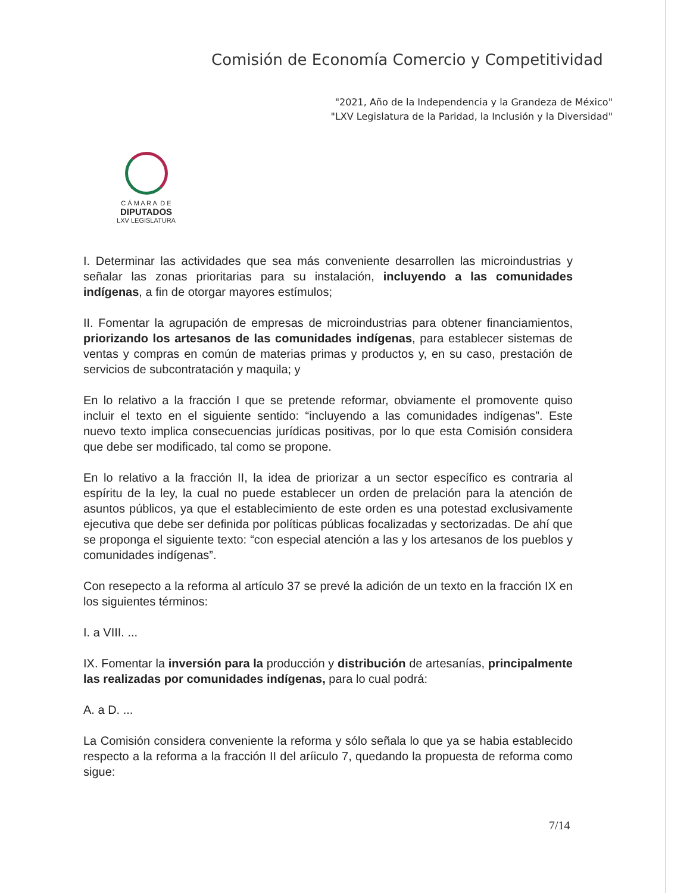Comisión de Economía Comercio y Competitividad
"2021, Año de la Independencia y la Grandeza de México"
"LXV Legislatura de la Paridad, la Inclusión y la Diversidad"
C Á M A R A D E
DIPUTADOS
LXV LEGISLATURA
I. Determinar las actividades que sea más conveniente desarrollen las microindustrias y señalar las zonas prioritarias para su instalación, incluyendo a las comunidades indígenas, a fin de otorgar mayores estímulos;
II. Fomentar la agrupación de empresas de microindustrias para obtener financiamientos, priorizando los artesanos de las comunidades indígenas, para establecer sistemas de ventas y compras en común de materias primas y productos y, en su caso, prestación de servicios de subcontratación y maquila; y
En lo relativo a la fracción I que se pretende reformar, obviamente el promovente quiso incluir el texto en el siguiente sentido: “incluyendo a las comunidades indígenas”. Este nuevo texto implica consecuencias jurídicas positivas, por lo que esta Comisión considera que debe ser modificado, tal como se propone.
En lo relativo a la fracción II, la idea de priorizar a un sector específico es contraria al espíritu de la ley, la cual no puede establecer un orden de prelación para la atención de asuntos públicos, ya que el establecimiento de este orden es una potestad exclusivamente ejecutiva que debe ser definida por políticas públicas focalizadas y sectorizadas. De ahí que se proponga el siguiente texto: “con especial atención a las y los artesanos de los pueblos y comunidades indígenas”.
Con resepecto a la reforma al artículo 37 se prevé la adición de un texto en la fracción IX en los siguientes términos:
I. a VIII. ...
IX. Fomentar la inversión para la producción y distribución de artesanías, principalmente las realizadas por comunidades indígenas, para lo cual podrá:
A. a D. ...
La Comisión considera conveniente la reforma y sólo señala lo que ya se habia establecido respecto a la reforma a la fracción II del aríiculo 7, quedando la propuesta de reforma como sigue:
7/14